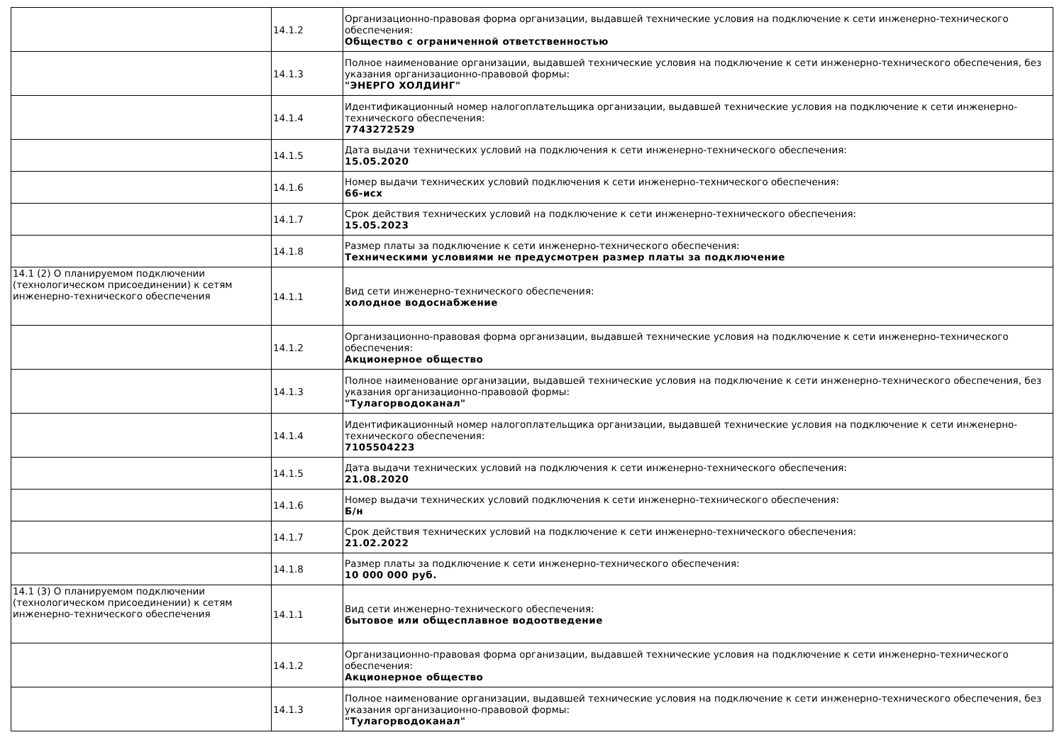| | 14.1.2 | Организационно-правовая форма организации, выдавшей технические условия на подключение к сети инженерно-технического обеспечения: Общество с ограниченной ответственностью |
| | 14.1.3 | Полное наименование организации, выдавшей технические условия на подключение к сети инженерно-технического обеспечения, без указания организационно-правовой формы: "ЭНЕРГО ХОЛДИНГ" |
| | 14.1.4 | Идентификационный номер налогоплательщика организации, выдавшей технические условия на подключение к сети инженерно-технического обеспечения: 7743272529 |
| | 14.1.5 | Дата выдачи технических условий на подключения к сети инженерно-технического обеспечения: 15.05.2020 |
| | 14.1.6 | Номер выдачи технических условий подключения к сети инженерно-технического обеспечения: 66-исх |
| | 14.1.7 | Срок действия технических условий на подключение к сети инженерно-технического обеспечения: 15.05.2023 |
| | 14.1.8 | Размер платы за подключение к сети инженерно-технического обеспечения: Техническими условиями не предусмотрен размер платы за подключение |
| 14.1 (2) О планируемом подключении (технологическом присоединении) к сетям инженерно-технического обеспечения | 14.1.1 | Вид сети инженерно-технического обеспечения: холодное водоснабжение |
| | 14.1.2 | Организационно-правовая форма организации, выдавшей технические условия на подключение к сети инженерно-технического обеспечения: Акционерное общество |
| | 14.1.3 | Полное наименование организации, выдавшей технические условия на подключение к сети инженерно-технического обеспечения, без указания организационно-правовой формы: "Тулагорводоканал" |
| | 14.1.4 | Идентификационный номер налогоплательщика организации, выдавшей технические условия на подключение к сети инженерно-технического обеспечения: 7105504223 |
| | 14.1.5 | Дата выдачи технических условий на подключения к сети инженерно-технического обеспечения: 21.08.2020 |
| | 14.1.6 | Номер выдачи технических условий подключения к сети инженерно-технического обеспечения: Б/н |
| | 14.1.7 | Срок действия технических условий на подключение к сети инженерно-технического обеспечения: 21.02.2022 |
| | 14.1.8 | Размер платы за подключение к сети инженерно-технического обеспечения: 10 000 000 руб. |
| 14.1 (3) О планируемом подключении (технологическом присоединении) к сетям инженерно-технического обеспечения | 14.1.1 | Вид сети инженерно-технического обеспечения: бытовое или общесплавное водоотведение |
| | 14.1.2 | Организационно-правовая форма организации, выдавшей технические условия на подключение к сети инженерно-технического обеспечения: Акционерное общество |
| | 14.1.3 | Полное наименование организации, выдавшей технические условия на подключение к сети инженерно-технического обеспечения, без указания организационно-правовой формы: "Тулагорводоканал" |